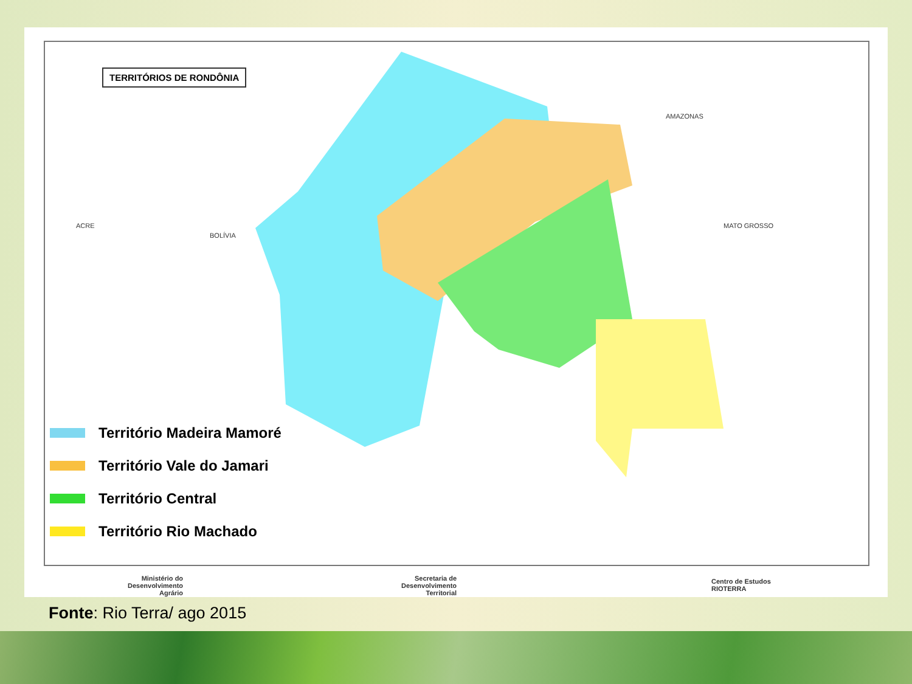TERRITÓRIOS DE RONDÔNIA
ACRE
BOLÍVIA
AMAZONAS
MATO GROSSO
Território Madeira Mamoré
Território Vale do Jamari
Território Central
Território Rio Machado
Ministério do
Desenvolvimento
Agrário
Secretaria de
Desenvolvimento
Territorial
Centro de Estudos
RIOTERRA
Fonte: Rio Terra/ ago 2015